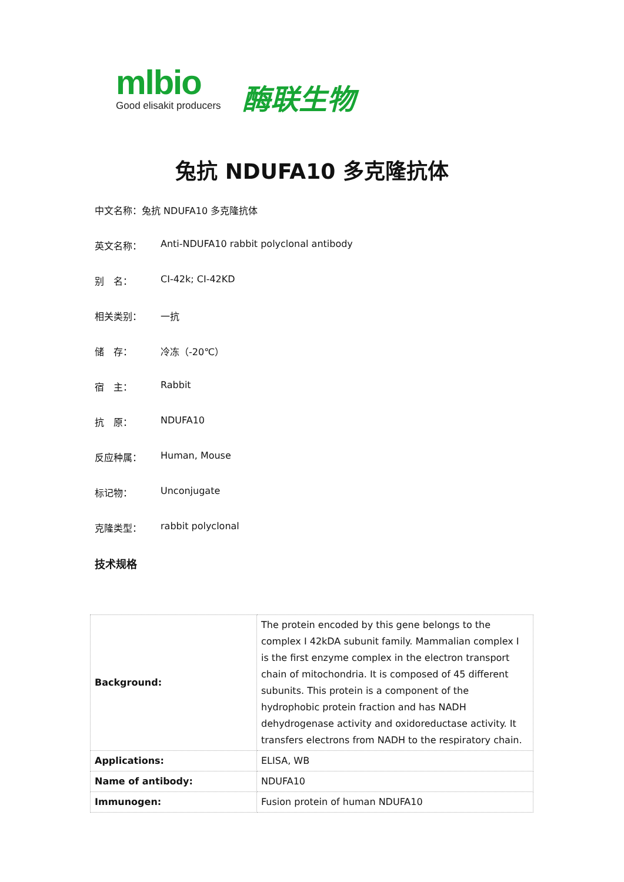mlbio
Good elisakit producers
酶联生物
兔抗 NDUFA10 多克隆抗体
中文名称：兔抗 NDUFA10 多克隆抗体
英文名称： Anti-NDUFA10 rabbit polyclonal antibody
别　名： CI-42k; CI-42KD
相关类别： 一抗
储　存： 冷冻（-20℃）
宿　主： Rabbit
抗　原： NDUFA10
反应种属： Human, Mouse
标记物： Unconjugate
克隆类型： rabbit polyclonal
技术规格
| Background: | The protein encoded by this gene belongs to the complex I 42kDA subunit family. Mammalian complex I is the first enzyme complex in the electron transport chain of mitochondria. It is composed of 45 different subunits. This protein is a component of the hydrophobic protein fraction and has NADH dehydrogenase activity and oxidoreductase activity. It transfers electrons from NADH to the respiratory chain. |
| Applications: | ELISA, WB |
| Name of antibody: | NDUFA10 |
| Immunogen: | Fusion protein of human NDUFA10 |